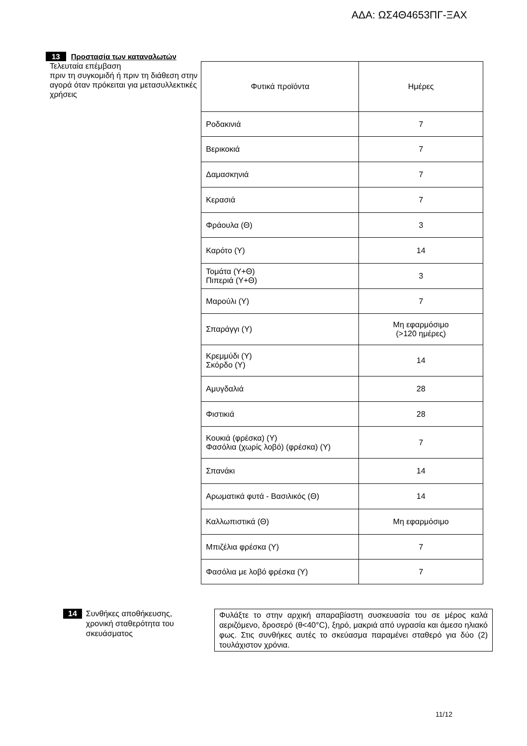ΑΔΑ: ΩΣ4Θ4653ΠΓ-ΞΑΧ
13 Προστασία των καταναλωτών
Τελευταία επέμβαση
πριν τη συγκομιδή ή πριν τη διάθεση στην αγορά όταν πρόκειται για μετασυλλεκτικές χρήσεις
| Φυτικά προϊόντα | Ημέρες |
| Ροδακινιά | 7 |
| Βερικοκιά | 7 |
| Δαμασκηνιά | 7 |
| Κερασιά | 7 |
| Φράουλα (Θ) | 3 |
| Καρότο (Υ) | 14 |
| Τομάτα (Υ+Θ) Πιπεριά (Υ+Θ) | 3 |
| Μαρούλι (Υ) | 7 |
| Σπαράγγι (Υ) | Μη εφαρμόσιμο (>120 ημέρες) |
| Κρεμμύδι (Υ) Σκόρδο (Υ) | 14 |
| Αμυγδαλιά | 28 |
| Φιστικιά | 28 |
| Κουκιά (φρέσκα) (Υ) Φασόλια (χωρίς λοβό) (φρέσκα) (Υ) | 7 |
| Σπανάκι | 14 |
| Αρωματικά φυτά - Βασιλικός (Θ) | 14 |
| Καλλωπιστικά (Θ) | Μη εφαρμόσιμο |
| Μπιζέλια φρέσκα (Υ) | 7 |
| Φασόλια με λοβό φρέσκα (Υ) | 7 |
14 Συνθήκες αποθήκευσης, χρονική σταθερότητα του σκευάσματος
Φυλάξτε το στην αρχική απαραβίαστη συσκευασία του σε μέρος καλά αεριζόμενο, δροσερό (θ<40°C), ξηρό, μακριά από υγρασία και άμεσο ηλιακό φως. Στις συνθήκες αυτές το σκεύασμα παραμένει σταθερό για δύο (2) τουλάχιστον χρόνια.
11/12